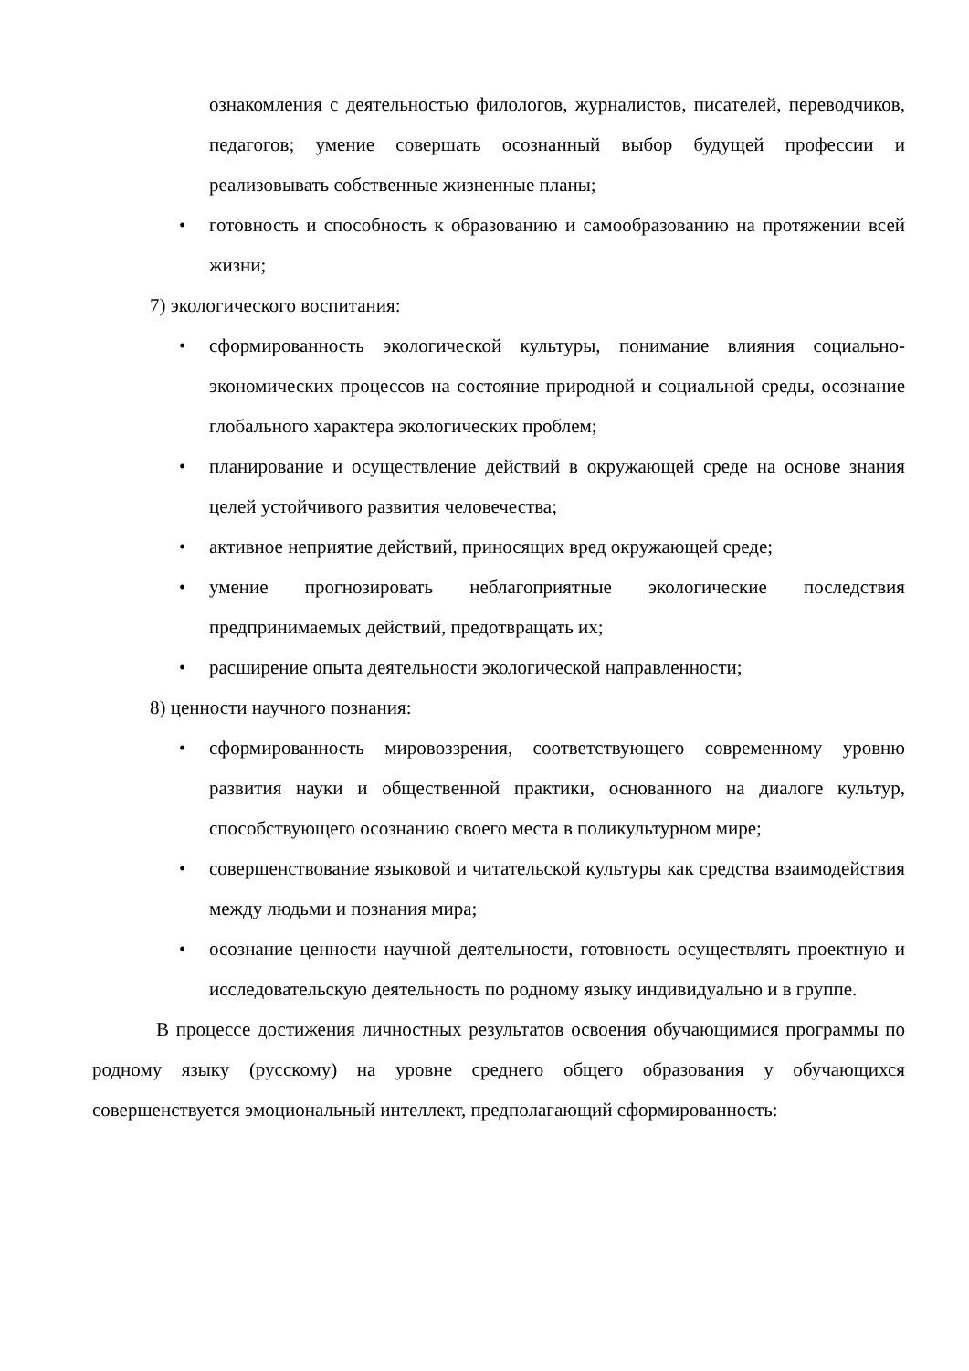ознакомления с деятельностью филологов, журналистов, писателей, переводчиков, педагогов; умение совершать осознанный выбор будущей профессии и реализовывать собственные жизненные планы;
• готовность и способность к образованию и самообразованию на протяжении всей жизни;
7) экологического воспитания:
• сформированность экологической культуры, понимание влияния социально-экономических процессов на состояние природной и социальной среды, осознание глобального характера экологических проблем;
• планирование и осуществление действий в окружающей среде на основе знания целей устойчивого развития человечества;
• активное неприятие действий, приносящих вред окружающей среде;
• умение прогнозировать неблагоприятные экологические последствия предпринимаемых действий, предотвращать их;
• расширение опыта деятельности экологической направленности;
8) ценности научного познания:
• сформированность мировоззрения, соответствующего современному уровню развития науки и общественной практики, основанного на диалоге культур, способствующего осознанию своего места в поликультурном мире;
• совершенствование языковой и читательской культуры как средства взаимодействия между людьми и познания мира;
• осознание ценности научной деятельности, готовность осуществлять проектную и исследовательскую деятельность по родному языку индивидуально и в группе.
В процессе достижения личностных результатов освоения обучающимися программы по родному языку (русскому) на уровне среднего общего образования у обучающихся совершенствуется эмоциональный интеллект, предполагающий сформированность: